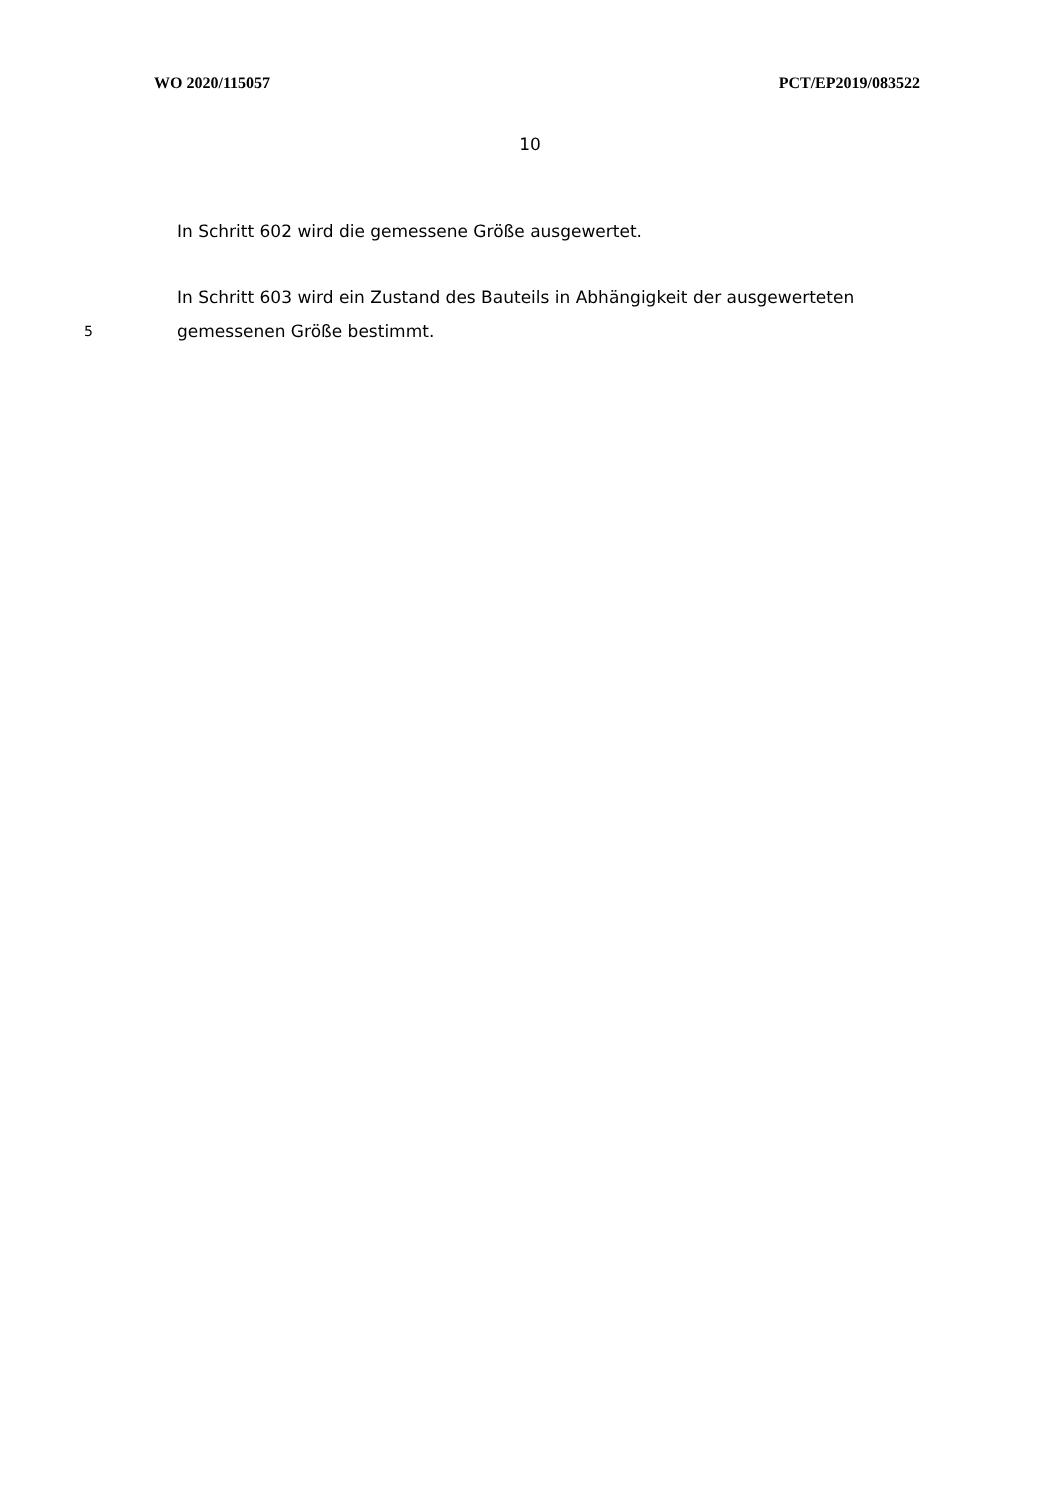WO 2020/115057 PCT/EP2019/083522
10
In Schritt 602 wird die gemessene Größe ausgewertet.
In Schritt 603 wird ein Zustand des Bauteils in Abhängigkeit der ausgewerteten
5
gemessenen Größe bestimmt.